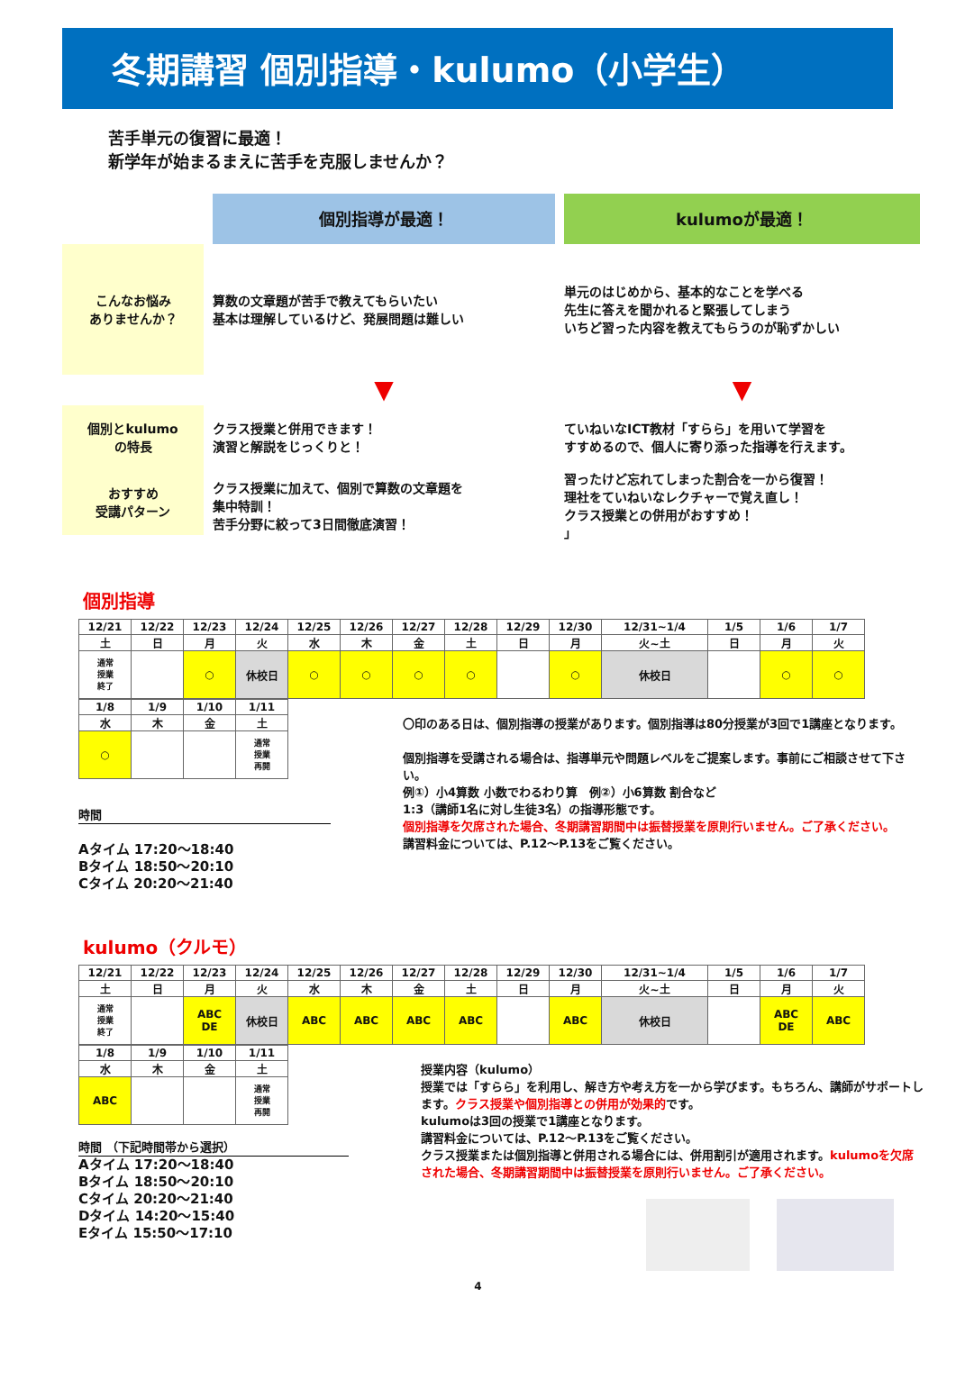冬期講習 個別指導・kulumo（小学生）
苦手単元の復習に最適！
新学年が始まるまえに苦手を克服しませんか？
個別指導が最適！
kulumoが最適！
こんなお悩み
ありませんか？
算数の文章題が苦手で教えてもらいたい
基本は理解しているけど、発展問題は難しい
単元のはじめから、基本的なことを学べる
先生に答えを聞かれると緊張してしまう
いちど習った内容を教えてもらうのが恥ずかしい
▼
▼
個別とkulumo
の特長
クラス授業と併用できます！
演習と解説をじっくりと！
ていねいなICT教材「すらら」を用いて学習を
すすめるので、個人に寄り添った指導を行えます。
おすすめ
受講パターン
クラス授業に加えて、個別で算数の文章題を
集中特訓！
苦手分野に絞って3日間徹底演習！
習ったけど忘れてしまった割合を一から復習！
理社をていねいなレクチャーで覚え直し！
クラス授業との併用がおすすめ！
」
個別指導
| 12/21 | 12/22 | 12/23 | 12/24 | 12/25 | 12/26 | 12/27 | 12/28 | 12/29 | 12/30 | 12/31~1/4 | 1/5 | 1/6 | 1/7 |
| 土 | 日 | 月 | 火 | 水 | 木 | 金 | 土 | 日 | 月 | 火~土 | 日 | 月 | 火 |
| 通常 授業 終了 | | ○ | 休校日 | ○ | ○ | ○ | ○ | | ○ | 休校日 | | ○ | ○ |
| 1/8 | 1/9 | 1/10 | 1/11 |
| 水 | 木 | 金 | 土 |
| ○ | | | 通常 授業 再開 |
時間
Aタイム 17:20～18:40
Bタイム 18:50～20:10
Cタイム 20:20～21:40
〇印のある日は、個別指導の授業があります。個別指導は80分授業が3回で1講座となります。
個別指導を受講される場合は、指導単元や問題レベルをご提案します。事前にご相談させて下さい。
例①）小4算数 小数でわるわり算　例②）小6算数 割合など
1:3（講師1名に対し生徒3名）の指導形態です。
個別指導を欠席された場合、冬期講習期間中は振替授業を原則行いません。ご了承ください。
講習料金については、P.12～P.13をご覧ください。
kulumo（クルモ）
| 12/21 | 12/22 | 12/23 | 12/24 | 12/25 | 12/26 | 12/27 | 12/28 | 12/29 | 12/30 | 12/31~1/4 | 1/5 | 1/6 | 1/7 |
| 土 | 日 | 月 | 火 | 水 | 木 | 金 | 土 | 日 | 月 | 火~土 | 日 | 月 | 火 |
| 通常 授業 終了 | | ABC DE | 休校日 | ABC | ABC | ABC | ABC | | ABC | 休校日 | | ABC DE | ABC |
| 1/8 | 1/9 | 1/10 | 1/11 |
| 水 | 木 | 金 | 土 |
| ABC | | | 通常 授業 再開 |
時間 （下記時間帯から選択）
Aタイム 17:20～18:40
Bタイム 18:50～20:10
Cタイム 20:20～21:40
Dタイム 14:20～15:40
Eタイム 15:50～17:10
授業内容（kulumo）
授業では「すらら」を利用し、解き方や考え方を一から学びます。もちろん、講師がサポートします。クラス授業や個別指導との併用が効果的です。
kulumoは3回の授業で1講座となります。
講習料金については、P.12～P.13をご覧ください。
クラス授業または個別指導と併用される場合には、併用割引が適用されます。kulumoを欠席された場合、冬期講習期間中は振替授業を原則行いません。ご了承ください。
4